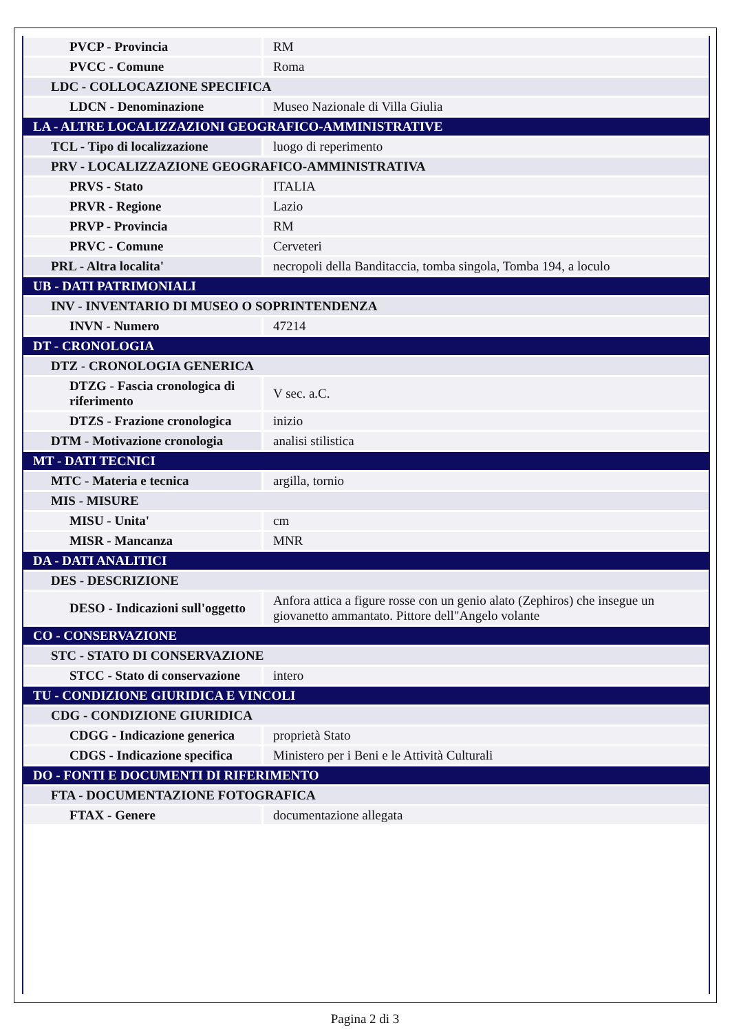| PVCP - Provincia | RM |
| PVCC - Comune | Roma |
| LDC - COLLOCAZIONE SPECIFICA | |
| LDCN - Denominazione | Museo Nazionale di Villa Giulia |
| LA - ALTRE LOCALIZZAZIONI GEOGRAFICO-AMMINISTRATIVE | |
| TCL - Tipo di localizzazione | luogo di reperimento |
| PRV - LOCALIZZAZIONE GEOGRAFICO-AMMINISTRATIVA | |
| PRVS - Stato | ITALIA |
| PRVR - Regione | Lazio |
| PRVP - Provincia | RM |
| PRVC - Comune | Cerveteri |
| PRL - Altra localita' | necropoli della Banditaccia, tomba singola, Tomba 194, a loculo |
| UB - DATI PATRIMONIALI | |
| INV - INVENTARIO DI MUSEO O SOPRINTENDENZA | |
| INVN - Numero | 47214 |
| DT - CRONOLOGIA | |
| DTZ - CRONOLOGIA GENERICA | |
| DTZG - Fascia cronologica di riferimento | V sec. a.C. |
| DTZS - Frazione cronologica | inizio |
| DTM - Motivazione cronologia | analisi stilistica |
| MT - DATI TECNICI | |
| MTC - Materia e tecnica | argilla, tornio |
| MIS - MISURE | |
| MISU - Unita' | cm |
| MISR - Mancanza | MNR |
| DA - DATI ANALITICI | |
| DES - DESCRIZIONE | |
| DESO - Indicazioni sull'oggetto | Anfora attica a figure rosse con un genio alato (Zephiros) che insegue un giovanetto ammantato. Pittore dell"Angelo volante |
| CO - CONSERVAZIONE | |
| STC - STATO DI CONSERVAZIONE | |
| STCC - Stato di conservazione | intero |
| TU - CONDIZIONE GIURIDICA E VINCOLI | |
| CDG - CONDIZIONE GIURIDICA | |
| CDGG - Indicazione generica | proprietà Stato |
| CDGS - Indicazione specifica | Ministero per i Beni e le Attività Culturali |
| DO - FONTI E DOCUMENTI DI RIFERIMENTO | |
| FTA - DOCUMENTAZIONE FOTOGRAFICA | |
| FTAX - Genere | documentazione allegata |
Pagina 2 di 3